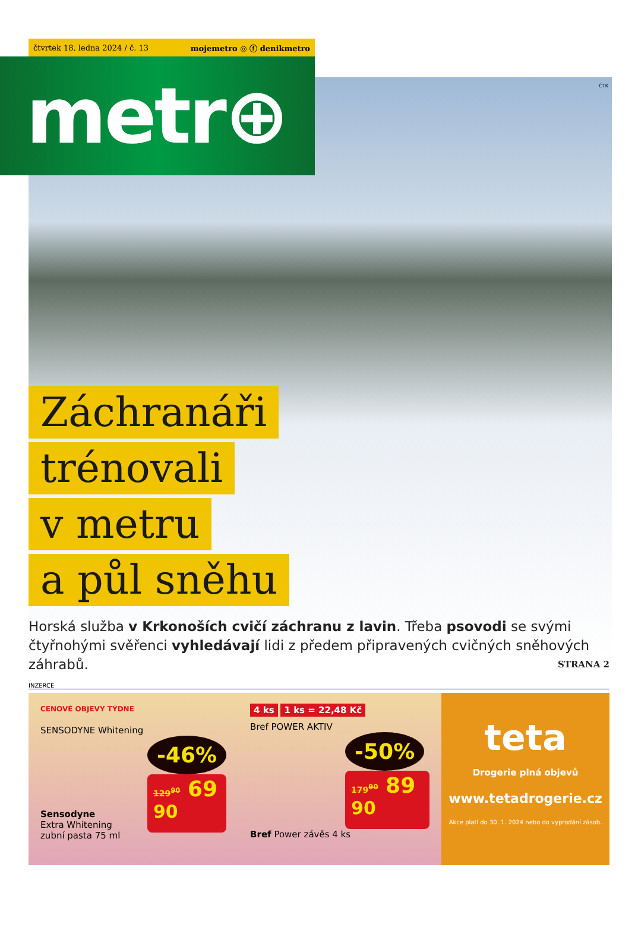čtvrtek 18. ledna 2024 / č. 13 mojemetro ◎ ⓕ denikmetro
metr⊕
ČTK
Záchranáři
trénovali
v metru
a půl sněhu
Horská služba v Krkonoších cvičí záchranu z lavin. Třeba psovodi se svými čtyřnohými svěřenci vyhledávají lidi z předem připravených cvičných sněhových záhrabů. STRANA 2
INZERCE
CENOVÉ OBJEVY TÝDNE
SENSODYNE Whitening
-46%
129<sup>90</sup> 69 <sup>90</sup>
Sensodyne
Extra Whitening
zubní pasta 75 ml
4 ks 1 ks = 22,48 Kč
Bref POWER AKTIV
-50%
179<sup>90</sup> 89 <sup>90</sup>
Bref Power závěs 4 ks
teta
Drogerie plná objevů
www.tetadrogerie.cz
Akce platí do 30. 1. 2024 nebo do vyprodání zásob.